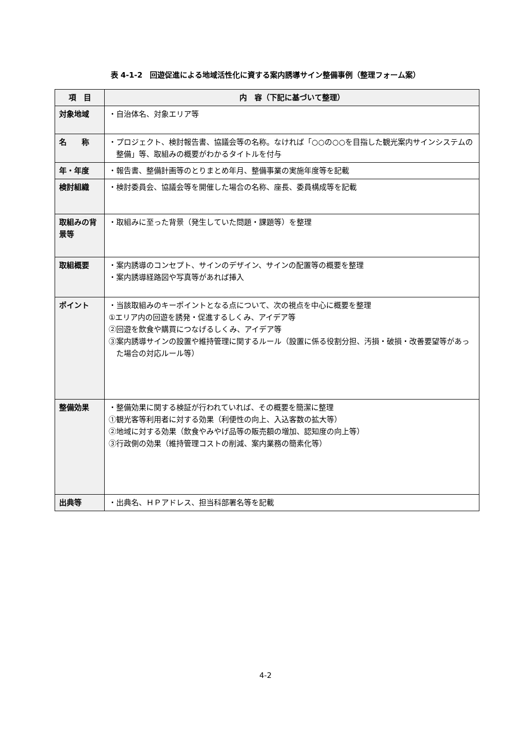表 4-1-2　回遊促進による地域活性化に資する案内誘導サイン整備事例（整理フォーム案）
| 項 目 | 内 容（下記に基づいて整理） |
| --- | --- |
| 対象地域 | ・自治体名、対象エリア等 |
| 名 称 | ・プロジェクト、検討報告書、協議会等の名称。なければ「○○の○○を目指した観光案内サインシステムの整備」等、取組みの概要がわかるタイトルを付与 |
| 年・年度 | ・報告書、整備計画等のとりまとめ年月、整備事業の実施年度等を記載 |
| 検討組織 | ・検討委員会、協議会等を開催した場合の名称、座長、委員構成等を記載 |
| 取組みの背景等 | ・取組みに至った背景（発生していた問題・課題等）を整理 |
| 取組概要 | ・案内誘導のコンセプト、サインのデザイン、サインの配置等の概要を整理 ・案内誘導経路図や写真等があれば挿入 |
| ポイント | ・当該取組みのキーポイントとなる点について、次の視点を中心に概要を整理 ①エリア内の回遊を誘発・促進するしくみ、アイデア等 ②回遊を飲食や購買につなげるしくみ、アイデア等 ③案内誘導サインの設置や維持管理に関するルール（設置に係る役割分担、汚損・破損・改善要望等があった場合の対応ルール等） |
| 整備効果 | ・整備効果に関する検証が行われていれば、その概要を簡潔に整理 ①観光客等利用者に対する効果（利便性の向上、入込客数の拡大等） ②地域に対する効果（飲食やみやげ品等の販売額の増加、認知度の向上等） ③行政側の効果（維持管理コストの削減、案内業務の簡素化等） |
| 出典等 | ・出典名、ＨＰアドレス、担当科部署名等を記載 |
4-2